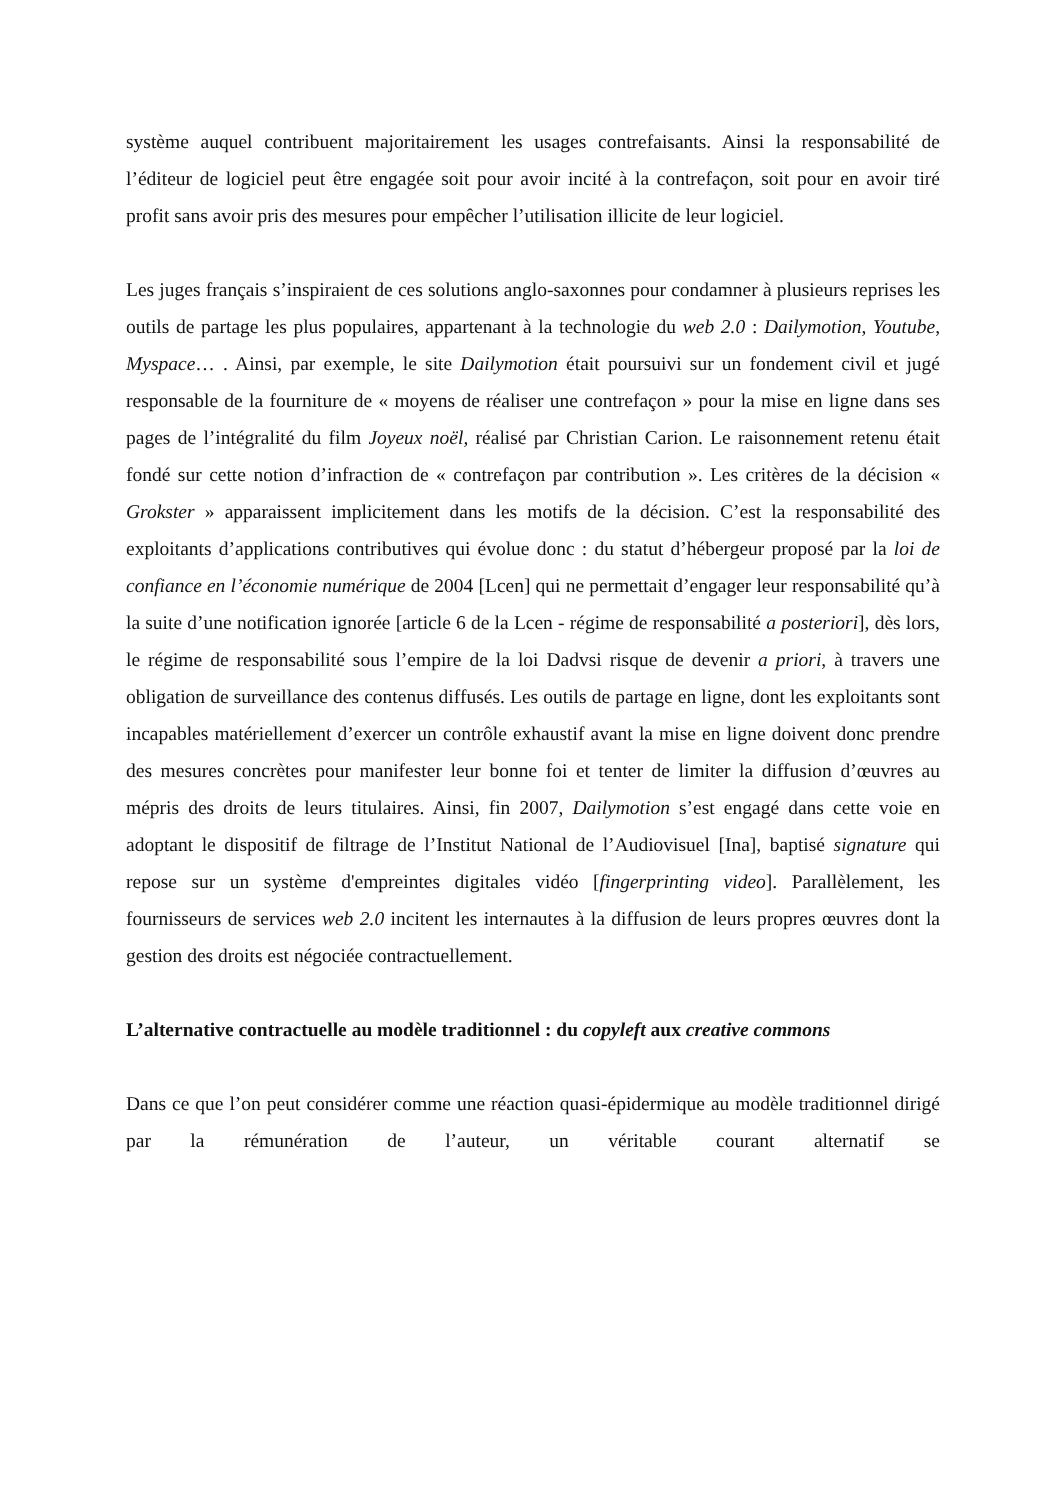système auquel contribuent majoritairement les usages contrefaisants. Ainsi la responsabilité de l’éditeur de logiciel peut être engagée soit pour avoir incité à la contrefaçon, soit pour en avoir tiré profit sans avoir pris des mesures pour empêcher l’utilisation illicite de leur logiciel.
Les juges français s’inspiraient de ces solutions anglo-saxonnes pour condamner à plusieurs reprises les outils de partage les plus populaires, appartenant à la technologie du web 2.0 : Dailymotion, Youtube, Myspace… . Ainsi, par exemple, le site Dailymotion était poursuivi sur un fondement civil et jugé responsable de la fourniture de « moyens de réaliser une contrefaçon » pour la mise en ligne dans ses pages de l’intégralité du film Joyeux noël, réalisé par Christian Carion. Le raisonnement retenu était fondé sur cette notion d’infraction de « contrefaçon par contribution ». Les critères de la décision « Grokster » apparaissent implicitement dans les motifs de la décision. C’est la responsabilité des exploitants d’applications contributives qui évolue donc : du statut d’hébergeur proposé par la loi de confiance en l’économie numérique de 2004 [Lcen] qui ne permettait d’engager leur responsabilité qu’à la suite d’une notification ignorée [article 6 de la Lcen - régime de responsabilité a posteriori], dès lors, le régime de responsabilité sous l’empire de la loi Dadvsi risque de devenir a priori, à travers une obligation de surveillance des contenus diffusés. Les outils de partage en ligne, dont les exploitants sont incapables matériellement d’exercer un contrôle exhaustif avant la mise en ligne doivent donc prendre des mesures concrètes pour manifester leur bonne foi et tenter de limiter la diffusion d’œuvres au mépris des droits de leurs titulaires. Ainsi, fin 2007, Dailymotion s’est engagé dans cette voie en adoptant le dispositif de filtrage de l’Institut National de l’Audiovisuel [Ina], baptisé signature qui repose sur un système d'empreintes digitales vidéo [fingerprinting video]. Parallèlement, les fournisseurs de services web 2.0 incitent les internautes à la diffusion de leurs propres œuvres dont la gestion des droits est négociée contractuellement.
L’alternative contractuelle au modèle traditionnel : du copyleft aux creative commons
Dans ce que l’on peut considérer comme une réaction quasi-épidermique au modèle traditionnel dirigé par la rémunération de l’auteur, un véritable courant alternatif se